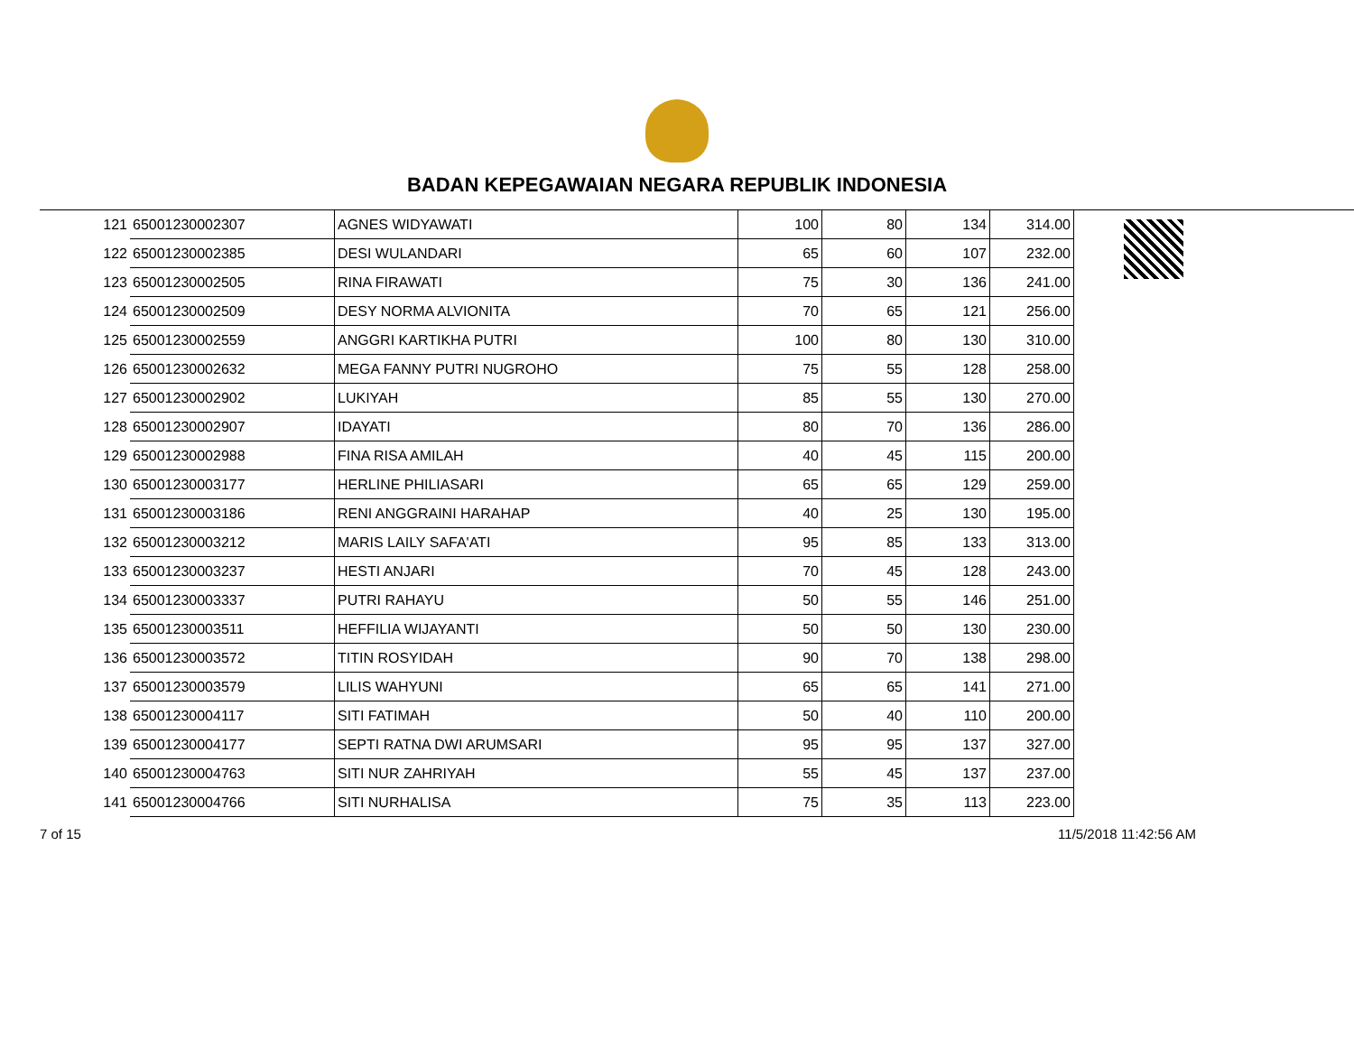BADAN KEPEGAWAIAN NEGARA REPUBLIK INDONESIA
| 121 | 65001230002307 | AGNES WIDYAWATI | 100 | 80 | 134 | 314.00 |
| 122 | 65001230002385 | DESI WULANDARI | 65 | 60 | 107 | 232.00 |
| 123 | 65001230002505 | RINA FIRAWATI | 75 | 30 | 136 | 241.00 |
| 124 | 65001230002509 | DESY NORMA ALVIONITA | 70 | 65 | 121 | 256.00 |
| 125 | 65001230002559 | ANGGRI KARTIKHA PUTRI | 100 | 80 | 130 | 310.00 |
| 126 | 65001230002632 | MEGA FANNY PUTRI NUGROHO | 75 | 55 | 128 | 258.00 |
| 127 | 65001230002902 | LUKIYAH | 85 | 55 | 130 | 270.00 |
| 128 | 65001230002907 | IDAYATI | 80 | 70 | 136 | 286.00 |
| 129 | 65001230002988 | FINA RISA AMILAH | 40 | 45 | 115 | 200.00 |
| 130 | 65001230003177 | HERLINE PHILIASARI | 65 | 65 | 129 | 259.00 |
| 131 | 65001230003186 | RENI ANGGRAINI HARAHAP | 40 | 25 | 130 | 195.00 |
| 132 | 65001230003212 | MARIS LAILY SAFA'ATI | 95 | 85 | 133 | 313.00 |
| 133 | 65001230003237 | HESTI ANJARI | 70 | 45 | 128 | 243.00 |
| 134 | 65001230003337 | PUTRI RAHAYU | 50 | 55 | 146 | 251.00 |
| 135 | 65001230003511 | HEFFILIA WIJAYANTI | 50 | 50 | 130 | 230.00 |
| 136 | 65001230003572 | TITIN ROSYIDAH | 90 | 70 | 138 | 298.00 |
| 137 | 65001230003579 | LILIS WAHYUNI | 65 | 65 | 141 | 271.00 |
| 138 | 65001230004117 | SITI FATIMAH | 50 | 40 | 110 | 200.00 |
| 139 | 65001230004177 | SEPTI RATNA DWI ARUMSARI | 95 | 95 | 137 | 327.00 |
| 140 | 65001230004763 | SITI NUR ZAHRIYAH | 55 | 45 | 137 | 237.00 |
| 141 | 65001230004766 | SITI NURHALISA | 75 | 35 | 113 | 223.00 |
7 of 15 11/5/2018 11:42:56 AM